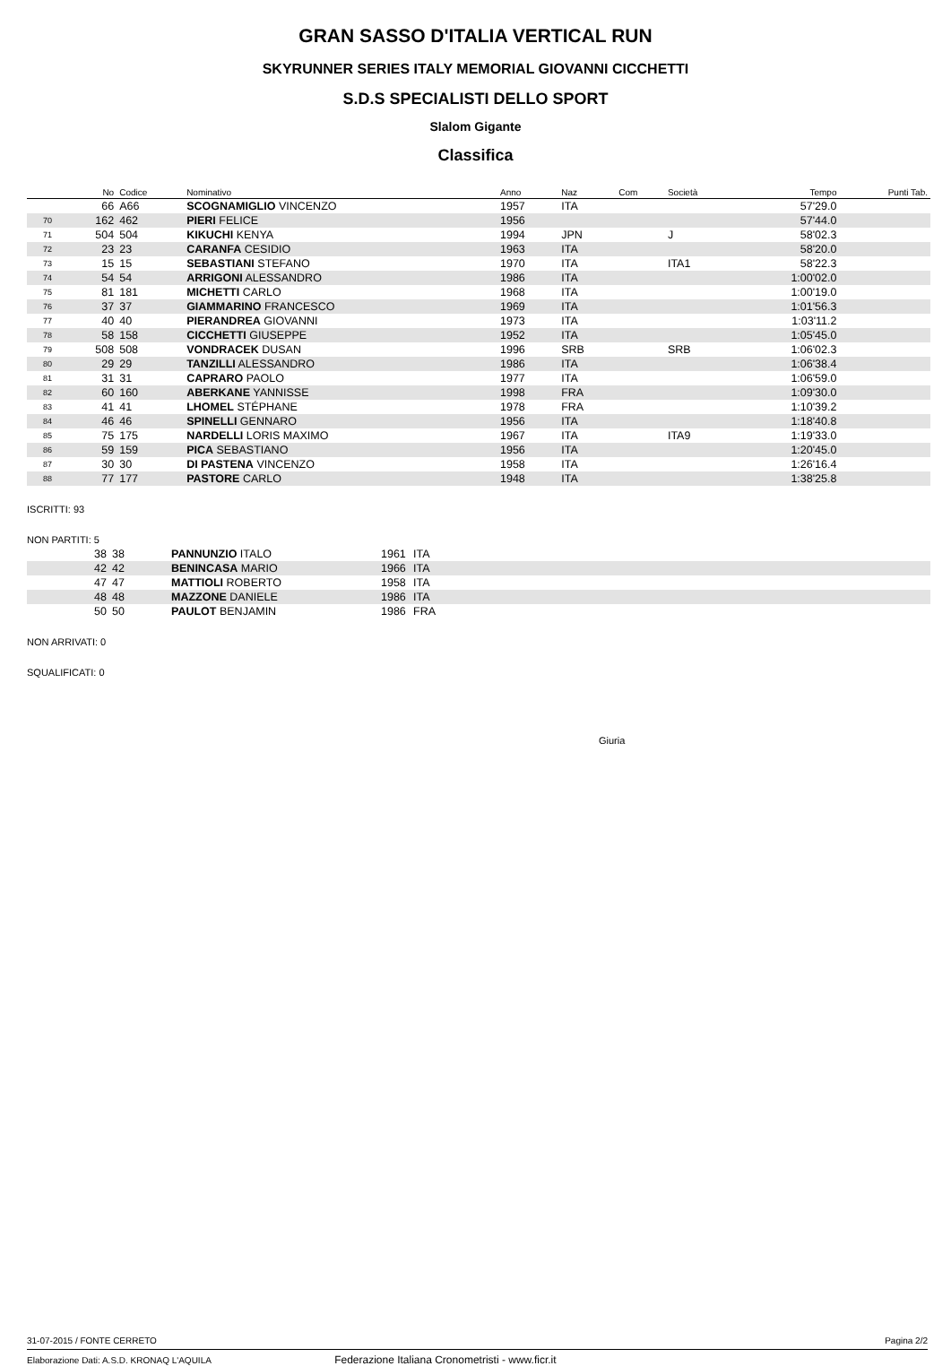GRAN SASSO D'ITALIA VERTICAL RUN
SKYRUNNER SERIES ITALY MEMORIAL GIOVANNI CICCHETTI
S.D.S SPECIALISTI DELLO SPORT
Slalom Gigante
Classifica
| | No | Codice | Nominativo | Anno | Naz | Com | Società | Tempo | Punti Tab. |
| --- | --- | --- | --- | --- | --- | --- | --- | --- | --- |
| | 66 | A66 | SCOGNAMIGLIO VINCENZO | 1957 | ITA | | | 57'29.0 | |
| 70 | 162 | 462 | PIERI FELICE | 1956 | | | | 57'44.0 | |
| 71 | 504 | 504 | KIKUCHI KENYA | 1994 | JPN | | J | 58'02.3 | |
| 72 | 23 | 23 | CARANFA CESIDIO | 1963 | ITA | | | 58'20.0 | |
| 73 | 15 | 15 | SEBASTIANI STEFANO | 1970 | ITA | | ITA1 | 58'22.3 | |
| 74 | 54 | 54 | ARRIGONI ALESSANDRO | 1986 | ITA | | | 1:00'02.0 | |
| 75 | 81 | 181 | MICHETTI CARLO | 1968 | ITA | | | 1:00'19.0 | |
| 76 | 37 | 37 | GIAMMARINO FRANCESCO | 1969 | ITA | | | 1:01'56.3 | |
| 77 | 40 | 40 | PIERANDREA GIOVANNI | 1973 | ITA | | | 1:03'11.2 | |
| 78 | 58 | 158 | CICCHETTI GIUSEPPE | 1952 | ITA | | | 1:05'45.0 | |
| 79 | 508 | 508 | VONDRACEK DUSAN | 1996 | SRB | | SRB | 1:06'02.3 | |
| 80 | 29 | 29 | TANZILLI ALESSANDRO | 1986 | ITA | | | 1:06'38.4 | |
| 81 | 31 | 31 | CAPRARO PAOLO | 1977 | ITA | | | 1:06'59.0 | |
| 82 | 60 | 160 | ABERKANE YANNISSE | 1998 | FRA | | | 1:09'30.0 | |
| 83 | 41 | 41 | LHOMEL STÉPHANE | 1978 | FRA | | | 1:10'39.2 | |
| 84 | 46 | 46 | SPINELLI GENNARO | 1956 | ITA | | | 1:18'40.8 | |
| 85 | 75 | 175 | NARDELLI LORIS MAXIMO | 1967 | ITA | | ITA9 | 1:19'33.0 | |
| 86 | 59 | 159 | PICA SEBASTIANO | 1956 | ITA | | | 1:20'45.0 | |
| 87 | 30 | 30 | DI PASTENA VINCENZO | 1958 | ITA | | | 1:26'16.4 | |
| 88 | 77 | 177 | PASTORE CARLO | 1948 | ITA | | | 1:38'25.8 | |
ISCRITTI: 93
NON PARTITI: 5
| | 38 | 38 | PANNUNZIO ITALO | 1961 | ITA |
| | 42 | 42 | BENINCASA MARIO | 1966 | ITA |
| | 47 | 47 | MATTIOLI ROBERTO | 1958 | ITA |
| | 48 | 48 | MAZZONE DANIELE | 1986 | ITA |
| | 50 | 50 | PAULOT BENJAMIN | 1986 | FRA |
NON ARRIVATI: 0
SQUALIFICATI: 0
Giuria
31-07-2015 / FONTE CERRETO Pagina 2/2
Elaborazione Dati: A.S.D. KRONAQ L'AQUILA Federazione Italiana Cronometristi - www.ficr.it